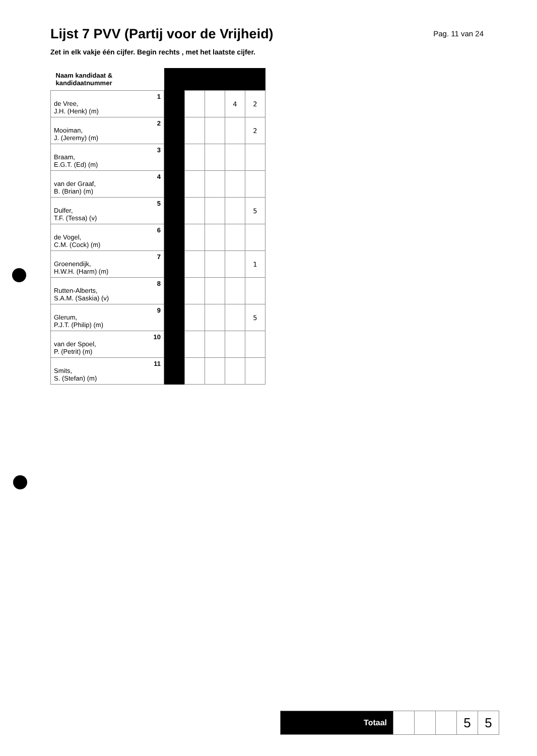Lijst 7 PVV (Partij voor de Vrijheid)
Pag. 11 van 24
Zet in elk vakje één cijfer. Begin rechts , met het laatste cijfer.
| Naam kandidaat & kandidaatnummer | | | | | |
| 1 de Vree, J.H. (Henk) (m) | | | | 4 | 2 |
| 2 Mooiman, J. (Jeremy) (m) | | | | | 2 |
| 3 Braam, E.G.T. (Ed) (m) | | | | | |
| 4 van der Graaf, B. (Brian) (m) | | | | | |
| 5 Dulfer, T.F. (Tessa) (v) | | | | | 5 |
| 6 de Vogel, C.M. (Cock) (m) | | | | | |
| 7 Groenendijk, H.W.H. (Harm) (m) | | | | | 1 |
| 8 Rutten-Alberts, S.A.M. (Saskia) (v) | | | | | |
| 9 Glerum, P.J.T. (Philip) (m) | | | | | 5 |
| 10 van der Spoel, P. (Petrit) (m) | | | | | |
| 11 Smits, S. (Stefan) (m) | | | | | |
| Totaal | | | | 5 | 5 |